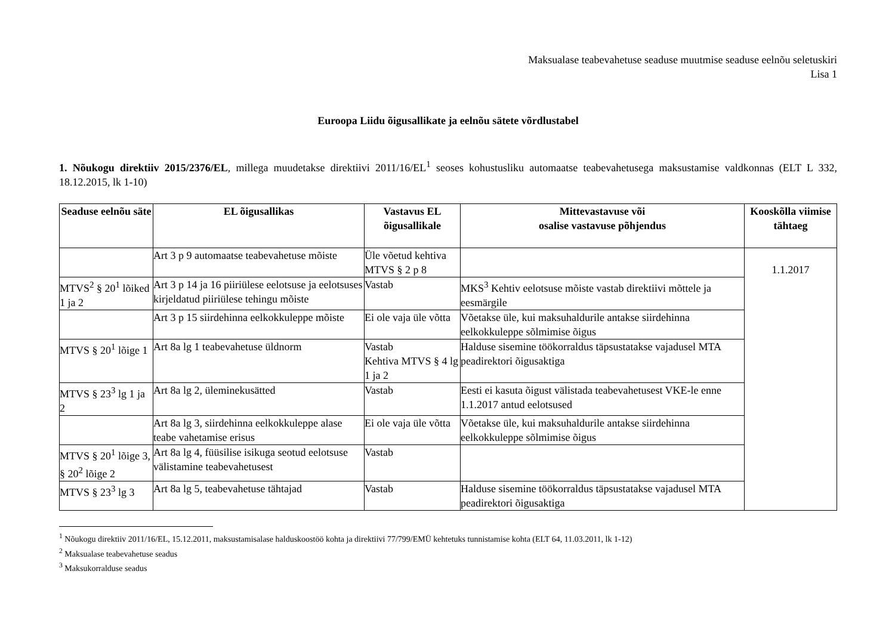Maksualase teabevahetuse seaduse muutmise seaduse eelnõu seletuskiri
Lisa 1
Euroopa Liidu õigusallikate ja eelnõu sätete võrdlustabel
1. Nõukogu direktiiv 2015/2376/EL, millega muudetakse direktiivi 2011/16/EL<sup>1</sup> seoses kohustusliku automaatse teabevahetusega maksustamise valdkonnas (ELT L 332, 18.12.2015, lk 1-10)
| Seaduse eelnõu säte | EL õigusallikas | Vastavus EL õigusallikale | Mittevastavuse või osalise vastavuse põhjendus | Kooskõlla viimise tähtaeg |
| --- | --- | --- | --- | --- |
| | Art 3 p 9 automaatse teabevahetuse mõiste | Üle võetud kehtiva MTVS § 2 p 8 | | 1.1.2017 |
| MTVS<sup>2</sup> § 20<sup>1</sup> lõiked 1 ja 2 | Art 3 p 14 ja 16 piiriülese eelotsuse ja eelotsuses kirjeldatud piiriülese tehingu mõiste | Vastab | MKS<sup>3</sup> Kehtiv eelotsuse mõiste vastab direktiivi mõttele ja eesmärgile | |
| | Art 3 p 15 siirdehinna eelkokkuleppe mõiste | Ei ole vaja üle võtta | Võetakse üle, kui maksuhaldurile antakse siirdehinna eelkokkuleppe sõlmimise õigus | |
| MTVS § 20<sup>1</sup> lõige 1 | Art 8a lg 1 teabevahetuse üldnorm | Vastab Kehtiva MTVS § 4 lg 1 ja 2 | Halduse sisemine töökorraldus täpsustatakse vajadusel MTA peadirektori õigusaktiga | |
| MTVS § 23<sup>3</sup> lg 1 ja 2 | Art 8a lg 2, üleminekusätted | Vastab | Eesti ei kasuta õigust välistada teabevahetusest VKE-le enne 1.1.2017 antud eelotsused | |
| | Art 8a lg 3, siirdehinna eelkokkuleppe alase teabe vahetamise erisus | Ei ole vaja üle võtta | Võetakse üle, kui maksuhaldurile antakse siirdehinna eelkokkuleppe sõlmimise õigus | |
| MTVS § 20<sup>1</sup> lõige 3, § 20<sup>2</sup> lõige 2 | Art 8a lg 4, füüsilise isikuga seotud eelotsuse välistamine teabevahetusest | Vastab | | |
| MTVS § 23<sup>3</sup> lg 3 | Art 8a lg 5, teabevahetuse tähtajad | Vastab | Halduse sisemine töökorraldus täpsustatakse vajadusel MTA peadirektori õigusaktiga | |
<sup>1</sup> Nõukogu direktiiv 2011/16/EL, 15.12.2011, maksustamisalase halduskoostöö kohta ja direktiivi 77/799/EMÜ kehtetuks tunnistamise kohta (ELT 64, 11.03.2011, lk 1-12)
<sup>2</sup> Maksualase teabevahetuse seadus
<sup>3</sup> Maksukorralduse seadus